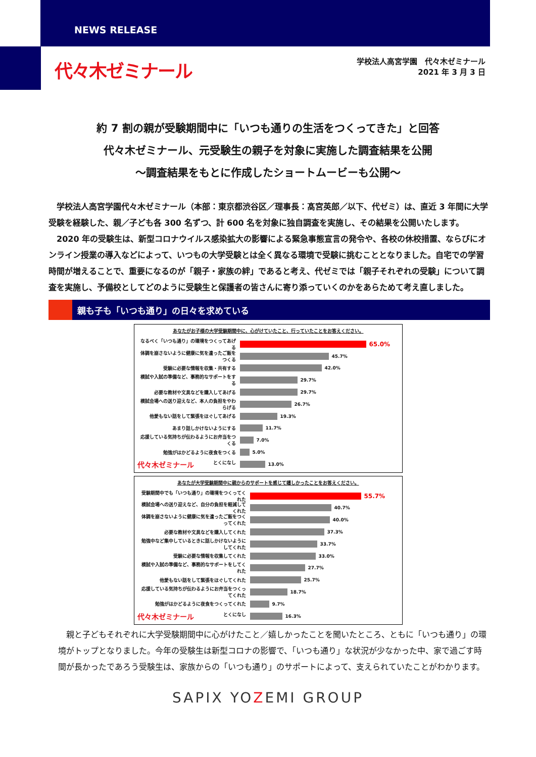NEWS RELEASE
代々木ゼミナール
学校法人高宮学園　代々木ゼミナール
2021 年 3 月 3 日
約 7 割の親が受験期間中に「いつも通りの生活をつくってきた」と回答
代々木ゼミナール、元受験生の親子を対象に実施した調査結果を公開
～調査結果をもとに作成したショートムービーも公開～
　学校法人高宮学園代々木ゼミナール（本部：東京都渋谷区／理事長：髙宮英郎／以下、代ゼミ）は、直近 3 年間に大学受験を経験した、親／子ども各 300 名ずつ、計 600 名を対象に独自調査を実施し、その結果を公開いたします。
　2020 年の受験生は、新型コロナウイルス感染拡大の影響による緊急事態宣言の発令や、各校の休校措置、ならびにオンライン授業の導入などによって、いつもの大学受験とは全く異なる環境で受験に挑むこととなりました。自宅での学習時間が増えることで、重要になるのが「親子・家族の絆」であると考え、代ゼミでは「親子それぞれの受験」について調査を実施し、予備校としてどのように受験生と保護者の皆さんに寄り添っていくのかをあらためて考え直しました。
親も子も「いつも通り」の日々を求めている
あなたがお子様の大学受験期間中に、心がけていたこと、行っていたことをお答えください。
なるべく「いつも通り」の環境をつくってあげる
65.0%
体調を崩さないように健康に気を遣ったご飯をつくる
45.7%
受験に必要な情報を収集・共有する 42.0%
模試や入試の準備など、事務的なサポートをする
29.7%
必要な教材や文具などを購入してあげる 29.7%
模試会場への送り迎えなど、本人の負担をやわらげる
26.7%
他愛もない話をして緊張をほぐしてあげる 19.3%
あまり話しかけないようにする 11.7%
応援している気持ちが伝わるようにお弁当をつくる
7.0%
勉強がはかどるように夜食をつくる 5.0%
代々木ゼミナール とくになし 13.0%
あなたが大学受験期間中に親からのサポートを感じて嬉しかったことをお答えください。
受験期間中でも「いつも通り」の環境をつくってくれた
55.7%
模試会場への送り迎えなど、自分の負担を軽減してくれた
40.7%
体調を崩さないように健康に気を遣ったご飯をつくってくれた
40.0%
必要な教材や文具などを購入してくれた 37.3%
勉強中など集中しているときに話しかけないようにしてくれた
33.7%
受験に必要な情報を収集してくれた 33.0%
模試や入試の準備など、事務的なサポートをしてくれた
27.7%
他愛もない話をして緊張をほぐしてくれた 25.7%
応援している気持ちが伝わるようにお弁当をつくってくれた
18.7%
勉強がはかどるように夜食をつくってくれた 9.7%
代々木ゼミナール とくになし 16.3%
　親と子どもそれぞれに大学受験期間中に心がけたこと／嬉しかったことを聞いたところ、ともに「いつも通り」の環境がトップとなりました。今年の受験生は新型コロナの影響で、「いつも通り」な状況が少なかった中、家で過ごす時間が長かったであろう受験生は、家族からの「いつも通り」のサポートによって、支えられていたことがわかります。
SAPIX YOZEMI GROUP